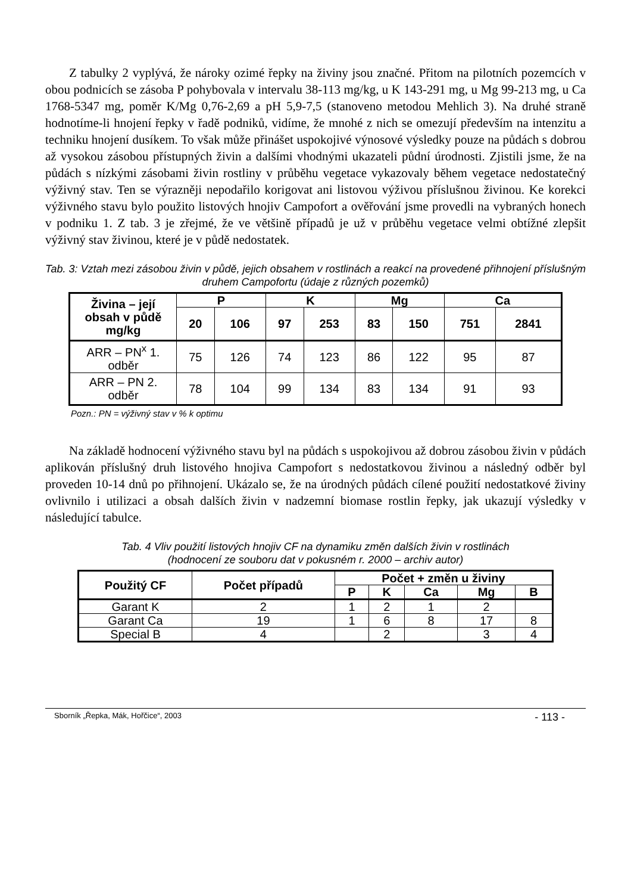Z tabulky 2 vyplývá, že nároky ozimé řepky na živiny jsou značné. Přitom na pilotních pozemcích v obou podnicích se zásoba P pohybovala v intervalu 38-113 mg/kg, u K 143-291 mg, u Mg 99-213 mg, u Ca 1768-5347 mg, poměr K/Mg 0,76-2,69 a pH 5,9-7,5 (stanoveno metodou Mehlich 3). Na druhé straně hodnotíme-li hnojení řepky v řadě podniků, vidíme, že mnohé z nich se omezují především na intenzitu a techniku hnojení dusíkem. To však může přinášet uspokojivé výnosové výsledky pouze na půdách s dobrou až vysokou zásobou přístupných živin a dalšími vhodnými ukazateli půdní úrodnosti. Zjistili jsme, že na půdách s nízkými zásobami živin rostliny v průběhu vegetace vykazovaly během vegetace nedostatečný výživný stav. Ten se výrazněji nepodařilo korigovat ani listovou výživou příslušnou živinou. Ke korekci výživného stavu bylo použito listových hnojiv Campofort a ověřování jsme provedli na vybraných honech v podniku 1. Z tab. 3 je zřejmé, že ve většině případů je už v průběhu vegetace velmi obtížné zlepšit výživný stav živinou, které je v půdě nedostatek.
Tab. 3: Vztah mezi zásobou živin v půdě, jejich obsahem v rostlinách a reakcí na provedené přihnojení příslušným druhem Campofortu (údaje z různých pozemků)
| Živina – její obsah v půdě mg/kg | P | | K | | Mg | | Ca | |
| --- | --- | --- | --- | --- | --- | --- | --- | --- |
| | 20 | 106 | 97 | 253 | 83 | 150 | 751 | 2841 |
| ARR – PN<sup>x</sup> 1. odběr | 75 | 126 | 74 | 123 | 86 | 122 | 95 | 87 |
| ARR – PN 2. odběr | 78 | 104 | 99 | 134 | 83 | 134 | 91 | 93 |
Pozn.: PN = výživný stav v % k optimu
Na základě hodnocení výživného stavu byl na půdách s uspokojivou až dobrou zásobou živin v půdách aplikován příslušný druh listového hnojiva Campofort s nedostatkovou živinou a následný odběr byl proveden 10-14 dnů po přihnojení. Ukázalo se, že na úrodných půdách cílené použití nedostatkové živiny ovlivnilo i utilizaci a obsah dalších živin v nadzemní biomase rostlin řepky, jak ukazují výsledky v následující tabulce.
Tab. 4 Vliv použití listových hnojiv CF na dynamiku změn dalších živin v rostlinách
(hodnocení ze souboru dat v pokusném r. 2000 – archiv autor)
| Použitý CF | Počet případů | Počet + změn u živiny | | | | |
| --- | --- | --- | --- | --- | --- | --- |
| | | P | K | Ca | Mg | B |
| Garant K | 2 | 1 | 2 | 1 | 2 | |
| Garant Ca | 19 | 1 | 6 | 8 | 17 | 8 |
| Special B | 4 | | 2 | | 3 | 4 |
Sborník „Řepka, Mák, Hořčice“, 2003 - 113 -